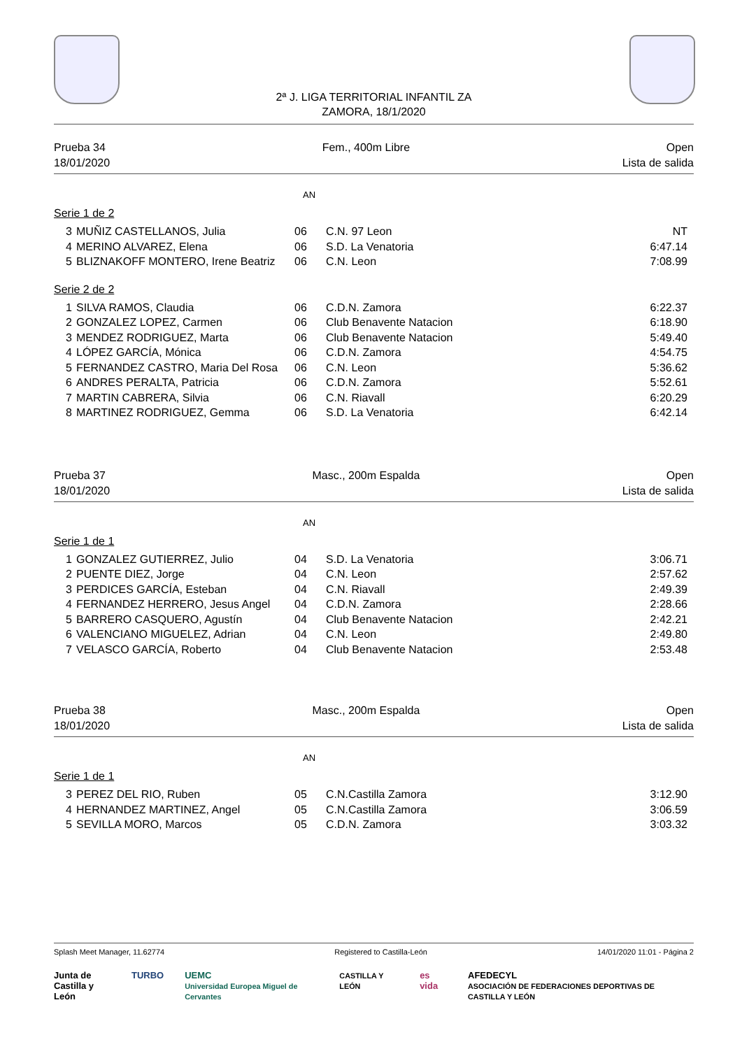2ª J. LIGA TERRITORIAL INFANTIL ZA
ZAMORA, 18/1/2020
Prueba 34
18/01/2020
Fem., 400m Libre Open
Lista de salida
AN
Serie 1 de 2
| 3 | MUÑIZ CASTELLANOS, Julia | 06 | C.N. 97 Leon | NT |
| 4 | MERINO ALVAREZ, Elena | 06 | S.D. La Venatoria | 6:47.14 |
| 5 | BLIZNAKOFF MONTERO, Irene Beatriz | 06 | C.N. Leon | 7:08.99 |
Serie 2 de 2
| 1 | SILVA RAMOS, Claudia | 06 | C.D.N. Zamora | 6:22.37 |
| 2 | GONZALEZ LOPEZ, Carmen | 06 | Club Benavente Natacion | 6:18.90 |
| 3 | MENDEZ RODRIGUEZ, Marta | 06 | Club Benavente Natacion | 5:49.40 |
| 4 | LÓPEZ GARCÍA, Mónica | 06 | C.D.N. Zamora | 4:54.75 |
| 5 | FERNANDEZ CASTRO, Maria Del Rosa | 06 | C.N. Leon | 5:36.62 |
| 6 | ANDRES PERALTA, Patricia | 06 | C.D.N. Zamora | 5:52.61 |
| 7 | MARTIN CABRERA, Silvia | 06 | C.N. Riavall | 6:20.29 |
| 8 | MARTINEZ RODRIGUEZ, Gemma | 06 | S.D. La Venatoria | 6:42.14 |
Prueba 37
18/01/2020
Masc., 200m Espalda Open
Lista de salida
AN
Serie 1 de 1
| 1 | GONZALEZ GUTIERREZ, Julio | 04 | S.D. La Venatoria | 3:06.71 |
| 2 | PUENTE DIEZ, Jorge | 04 | C.N. Leon | 2:57.62 |
| 3 | PERDICES GARCÍA, Esteban | 04 | C.N. Riavall | 2:49.39 |
| 4 | FERNANDEZ HERRERO, Jesus Angel | 04 | C.D.N. Zamora | 2:28.66 |
| 5 | BARRERO CASQUERO, Agustín | 04 | Club Benavente Natacion | 2:42.21 |
| 6 | VALENCIANO MIGUELEZ, Adrian | 04 | C.N. Leon | 2:49.80 |
| 7 | VELASCO GARCÍA, Roberto | 04 | Club Benavente Natacion | 2:53.48 |
Prueba 38
18/01/2020
Masc., 200m Espalda Open
Lista de salida
AN
Serie 1 de 1
| 3 | PEREZ DEL RIO, Ruben | 05 | C.N.Castilla Zamora | 3:12.90 |
| 4 | HERNANDEZ MARTINEZ, Angel | 05 | C.N.Castilla Zamora | 3:06.59 |
| 5 | SEVILLA MORO, Marcos | 05 | C.D.N. Zamora | 3:03.32 |
Splash Meet Manager, 11.62774 Registered to Castilla-León 14/01/2020 11:01 - Página 2
Junta de
Castilla y León TURBO UEMC
Universidad Europea Miguel de Cervantes CASTILLA Y LEÓN es vida AFEDECYL
ASOCIACIÓN DE FEDERACIONES DEPORTIVAS DE CASTILLA Y LEÓN